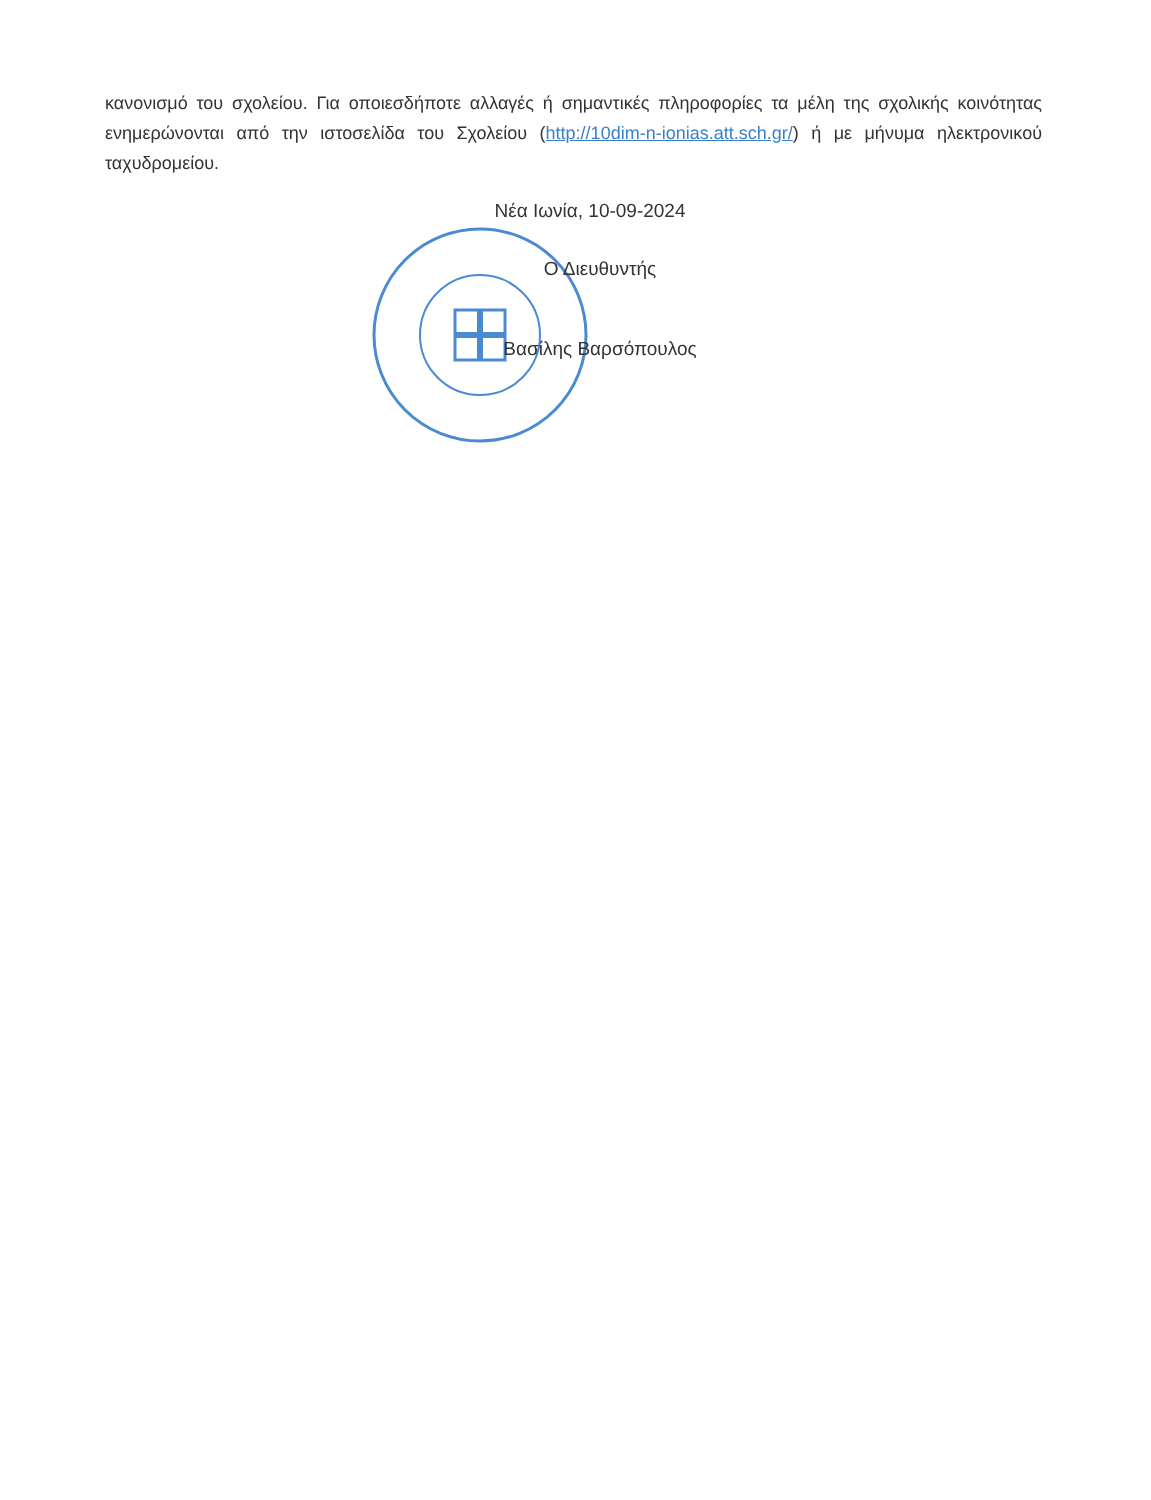κανονισμό του σχολείου. Για οποιεσδήποτε αλλαγές ή σημαντικές πληροφορίες τα μέλη της σχολικής κοινότητας ενημερώνονται από την ιστοσελίδα του Σχολείου (http://10dim-n-ionias.att.sch.gr/) ή με μήνυμα ηλεκτρονικού ταχυδρομείου.
Νέα Ιωνία, 10-09-2024
Ο Διευθυντής
Βασίλης Βαρσόπουλος